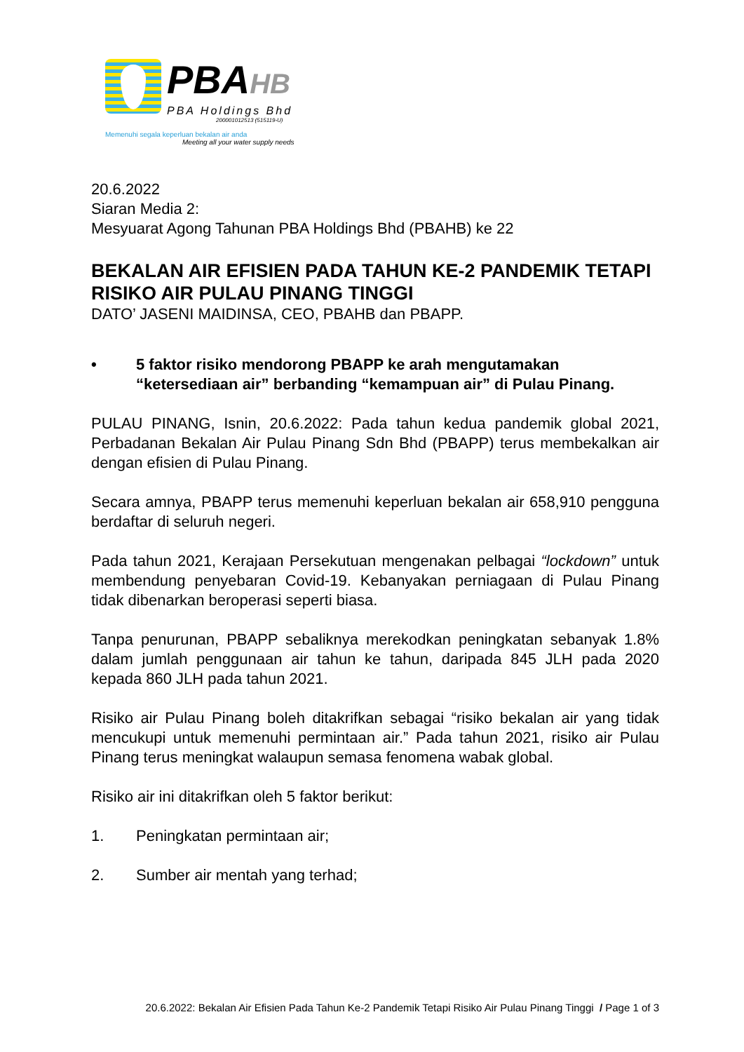PBAHB
PBA Holdings Bhd
200001012513 (515119-U)
Memenuhi segala keperluan bekalan air anda
Meeting all your water supply needs
20.6.2022
Siaran Media 2:
Mesyuarat Agong Tahunan PBA Holdings Bhd (PBAHB) ke 22
BEKALAN AIR EFISIEN PADA TAHUN KE-2 PANDEMIK TETAPI RISIKO AIR PULAU PINANG TINGGI
DATO’ JASENI MAIDINSA, CEO, PBAHB dan PBAPP.
• 5 faktor risiko mendorong PBAPP ke arah mengutamakan “ketersediaan air” berbanding “kemampuan air” di Pulau Pinang.
PULAU PINANG, Isnin, 20.6.2022: Pada tahun kedua pandemik global 2021, Perbadanan Bekalan Air Pulau Pinang Sdn Bhd (PBAPP) terus membekalkan air dengan efisien di Pulau Pinang.
Secara amnya, PBAPP terus memenuhi keperluan bekalan air 658,910 pengguna berdaftar di seluruh negeri.
Pada tahun 2021, Kerajaan Persekutuan mengenakan pelbagai “lockdown” untuk membendung penyebaran Covid-19. Kebanyakan perniagaan di Pulau Pinang tidak dibenarkan beroperasi seperti biasa.
Tanpa penurunan, PBAPP sebaliknya merekodkan peningkatan sebanyak 1.8% dalam jumlah penggunaan air tahun ke tahun, daripada 845 JLH pada 2020 kepada 860 JLH pada tahun 2021.
Risiko air Pulau Pinang boleh ditakrifkan sebagai “risiko bekalan air yang tidak mencukupi untuk memenuhi permintaan air.” Pada tahun 2021, risiko air Pulau Pinang terus meningkat walaupun semasa fenomena wabak global.
Risiko air ini ditakrifkan oleh 5 faktor berikut:
1. Peningkatan permintaan air;
2. Sumber air mentah yang terhad;
20.6.2022: Bekalan Air Efisien Pada Tahun Ke-2 Pandemik Tetapi Risiko Air Pulau Pinang Tinggi / Page 1 of 3